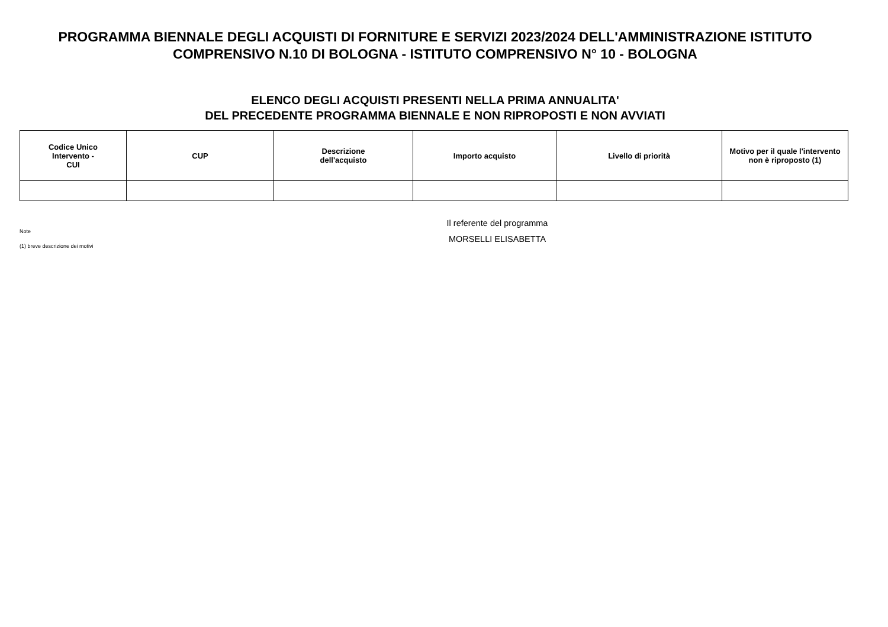PROGRAMMA BIENNALE DEGLI ACQUISTI DI FORNITURE E SERVIZI 2023/2024 DELL'AMMINISTRAZIONE ISTITUTO
COMPRENSIVO N.10 DI BOLOGNA - ISTITUTO COMPRENSIVO N° 10 - BOLOGNA
ELENCO DEGLI ACQUISTI PRESENTI NELLA PRIMA ANNUALITA'
DEL PRECEDENTE PROGRAMMA BIENNALE E NON RIPROPOSTI E NON AVVIATI
| Codice Unico Intervento - CUI | CUP | Descrizione dell'acquisto | Importo acquisto | Livello di priorità | Motivo per il quale l'intervento non è riproposto (1) |
| --- | --- | --- | --- | --- | --- |
Il referente del programma
MORSELLI ELISABETTA
Note
(1) breve descrizione dei motivi